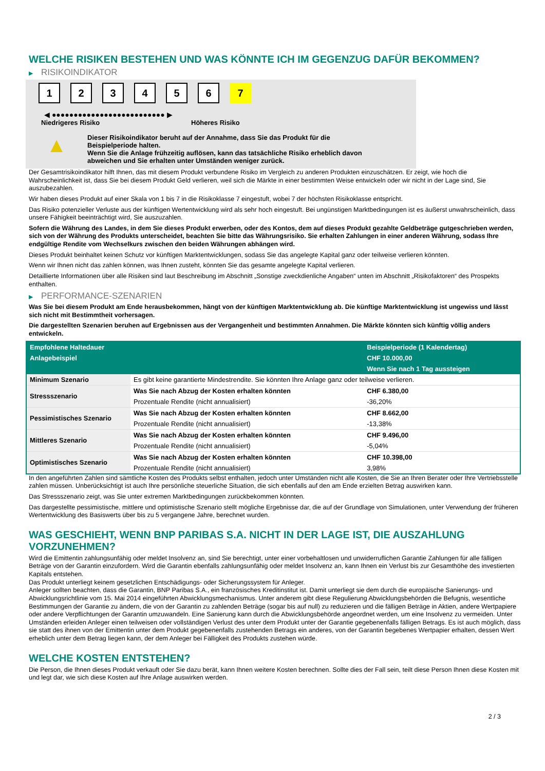WELCHE RISIKEN BESTEHEN UND WAS KÖNNTE ICH IM GEGENZUG DAFÜR BEKOMMEN?
▶ RISIKOINDIKATOR
1 2 3 4 5 6 7
◀ ●●●●●●●●●●●●●●●●●●●●●●●●●● ▶
Niedrigeres Risiko Höheres Risiko
▲
Dieser Risikoindikator beruht auf der Annahme, dass Sie das Produkt für die
Beispielperiode halten.
Wenn Sie die Anlage frühzeitig auflösen, kann das tatsächliche Risiko erheblich davon
abweichen und Sie erhalten unter Umständen weniger zurück.
Der Gesamtrisikoindikator hilft Ihnen, das mit diesem Produkt verbundene Risiko im Vergleich zu anderen Produkten einzuschätzen. Er zeigt, wie hoch die Wahrscheinlichkeit ist, dass Sie bei diesem Produkt Geld verlieren, weil sich die Märkte in einer bestimmten Weise entwickeln oder wir nicht in der Lage sind, Sie auszubezahlen.
Wir haben dieses Produkt auf einer Skala von 1 bis 7 in die Risikoklasse 7 eingestuft, wobei 7 der höchsten Risikoklasse entspricht.
Das Risiko potenzieller Verluste aus der künftigen Wertentwicklung wird als sehr hoch eingestuft. Bei ungünstigen Marktbedingungen ist es äußerst unwahrscheinlich, dass unsere Fähigkeit beeinträchtigt wird, Sie auszuzahlen.
Sofern die Währung des Landes, in dem Sie dieses Produkt erwerben, oder des Kontos, dem auf dieses Produkt gezahlte Geldbeträge gutgeschrieben werden, sich von der Währung des Produkts unterscheidet, beachten Sie bitte das Währungsrisiko. Sie erhalten Zahlungen in einer anderen Währung, sodass Ihre endgültige Rendite vom Wechselkurs zwischen den beiden Währungen abhängen wird.
Dieses Produkt beinhaltet keinen Schutz vor künftigen Marktentwicklungen, sodass Sie das angelegte Kapital ganz oder teilweise verlieren könnten.
Wenn wir Ihnen nicht das zahlen können, was Ihnen zusteht, könnten Sie das gesamte angelegte Kapital verlieren.
Detaillierte Informationen über alle Risiken sind laut Beschreibung im Abschnitt „Sonstige zweckdienliche Angaben“ unten im Abschnitt „Risikofaktoren“ des Prospekts enthalten.
▶ PERFORMANCE-SZENARIEN
Was Sie bei diesem Produkt am Ende herausbekommen, hängt von der künftigen Marktentwicklung ab. Die künftige Marktentwicklung ist ungewiss und lässt sich nicht mit Bestimmtheit vorhersagen.
Die dargestellten Szenarien beruhen auf Ergebnissen aus der Vergangenheit und bestimmten Annahmen. Die Märkte könnten sich künftig völlig anders entwickeln.
| Empfohlene Haltedauer | | Beispielperiode (1 Kalendertag) |
| --- | --- | --- |
| Anlagebeispiel | | CHF 10.000,00 |
| | | Wenn Sie nach 1 Tag aussteigen |
| Minimum Szenario | Es gibt keine garantierte Mindestrendite. Sie könnten Ihre Anlage ganz oder teilweise verlieren. | |
| Stressszenario | Was Sie nach Abzug der Kosten erhalten könnten | CHF 6.380,00 |
| | Prozentuale Rendite (nicht annualisiert) | -36,20% |
| Pessimistisches Szenario | Was Sie nach Abzug der Kosten erhalten könnten | CHF 8.662,00 |
| | Prozentuale Rendite (nicht annualisiert) | -13,38% |
| Mittleres Szenario | Was Sie nach Abzug der Kosten erhalten könnten | CHF 9.496,00 |
| | Prozentuale Rendite (nicht annualisiert) | -5,04% |
| Optimistisches Szenario | Was Sie nach Abzug der Kosten erhalten könnten | CHF 10.398,00 |
| | Prozentuale Rendite (nicht annualisiert) | 3,98% |
In den angeführten Zahlen sind sämtliche Kosten des Produkts selbst enthalten, jedoch unter Umständen nicht alle Kosten, die Sie an Ihren Berater oder Ihre Vertriebsstelle zahlen müssen. Unberücksichtigt ist auch Ihre persönliche steuerliche Situation, die sich ebenfalls auf den am Ende erzielten Betrag auswirken kann.
Das Stressszenario zeigt, was Sie unter extremen Marktbedingungen zurückbekommen könnten.
Das dargestellte pessimistische, mittlere und optimistische Szenario stellt mögliche Ergebnisse dar, die auf der Grundlage von Simulationen, unter Verwendung der früheren Wertentwicklung des Basiswerts über bis zu 5 vergangene Jahre, berechnet wurden.
WAS GESCHIEHT, WENN BNP PARIBAS S.A. NICHT IN DER LAGE IST, DIE AUSZAHLUNG VORZUNEHMEN?
Wird die Emittentin zahlungsunfähig oder meldet Insolvenz an, sind Sie berechtigt, unter einer vorbehaltlosen und unwiderruflichen Garantie Zahlungen für alle fälligen Beträge von der Garantin einzufordern. Wird die Garantin ebenfalls zahlungsunfähig oder meldet Insolvenz an, kann Ihnen ein Verlust bis zur Gesamthöhe des investierten Kapitals entstehen.
Das Produkt unterliegt keinem gesetzlichen Entschädigungs- oder Sicherungssystem für Anleger.
Anleger sollten beachten, dass die Garantin, BNP Paribas S.A., ein französisches Kreditinstitut ist. Damit unterliegt sie dem durch die europäische Sanierungs- und Abwicklungsrichtlinie vom 15. Mai 2014 eingeführten Abwicklungsmechanismus. Unter anderem gibt diese Regulierung Abwicklungsbehörden die Befugnis, wesentliche Bestimmungen der Garantie zu ändern, die von der Garantin zu zahlenden Beträge (sogar bis auf null) zu reduzieren und die fälligen Beträge in Aktien, andere Wertpapiere oder andere Verpflichtungen der Garantin umzuwandeln. Eine Sanierung kann durch die Abwicklungsbehörde angeordnet werden, um eine Insolvenz zu vermeiden. Unter Umständen erleiden Anleger einen teilweisen oder vollständigen Verlust des unter dem Produkt unter der Garantie gegebenenfalls fälligen Betrags. Es ist auch möglich, dass sie statt des ihnen von der Emittentin unter dem Produkt gegebenenfalls zustehenden Betrags ein anderes, von der Garantin begebenes Wertpapier erhalten, dessen Wert erheblich unter dem Betrag liegen kann, der dem Anleger bei Fälligkeit des Produkts zustehen würde.
WELCHE KOSTEN ENTSTEHEN?
Die Person, die Ihnen dieses Produkt verkauft oder Sie dazu berät, kann Ihnen weitere Kosten berechnen. Sollte dies der Fall sein, teilt diese Person Ihnen diese Kosten mit und legt dar, wie sich diese Kosten auf Ihre Anlage auswirken werden.
2 / 3